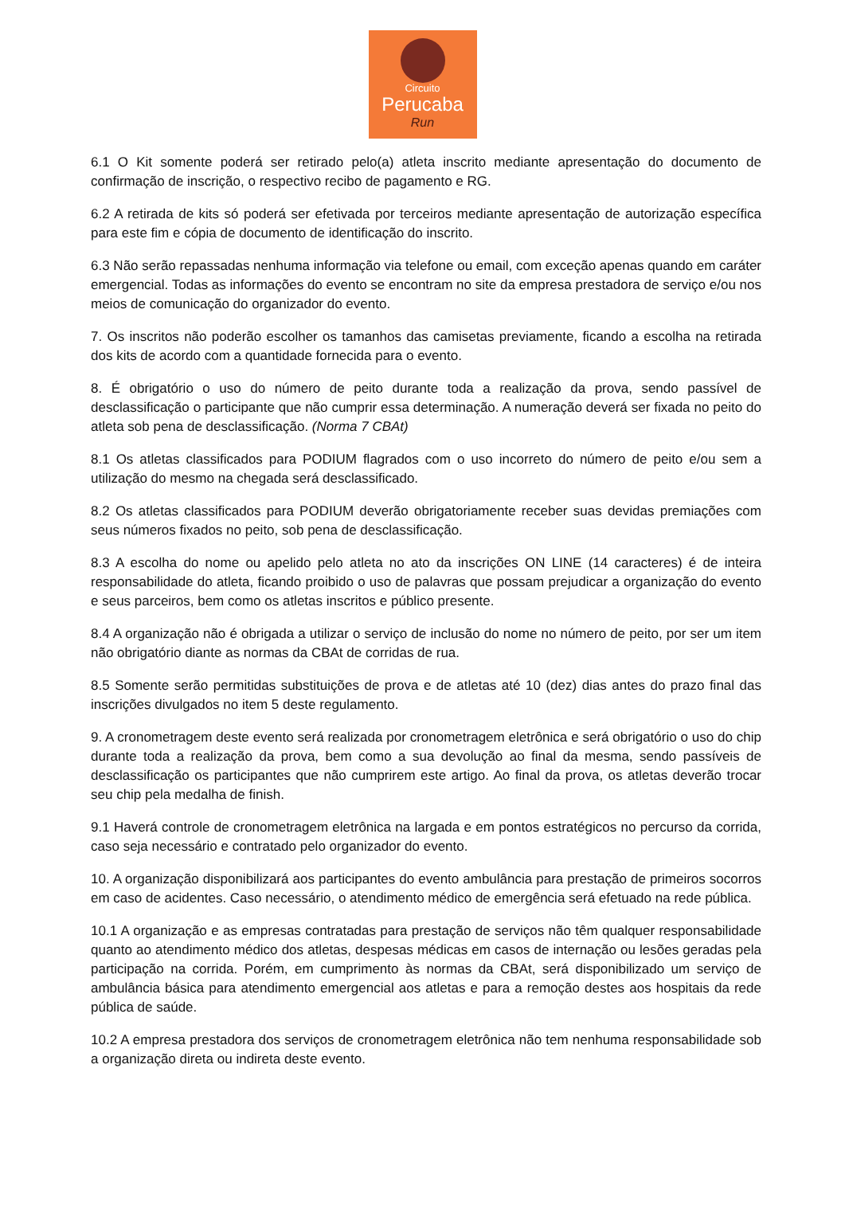Circuito
Perucaba
Run
6.1 O Kit somente poderá ser retirado pelo(a) atleta inscrito mediante apresentação do documento de confirmação de inscrição, o respectivo recibo de pagamento e RG.
6.2 A retirada de kits só poderá ser efetivada por terceiros mediante apresentação de autorização específica para este fim e cópia de documento de identificação do inscrito.
6.3 Não serão repassadas nenhuma informação via telefone ou email, com exceção apenas quando em caráter emergencial. Todas as informações do evento se encontram no site da empresa prestadora de serviço e/ou nos meios de comunicação do organizador do evento.
7. Os inscritos não poderão escolher os tamanhos das camisetas previamente, ficando a escolha na retirada dos kits de acordo com a quantidade fornecida para o evento.
8. É obrigatório o uso do número de peito durante toda a realização da prova, sendo passível de desclassificação o participante que não cumprir essa determinação. A numeração deverá ser fixada no peito do atleta sob pena de desclassificação. (Norma 7 CBAt)
8.1 Os atletas classificados para PODIUM flagrados com o uso incorreto do número de peito e/ou sem a utilização do mesmo na chegada será desclassificado.
8.2 Os atletas classificados para PODIUM deverão obrigatoriamente receber suas devidas premiações com seus números fixados no peito, sob pena de desclassificação.
8.3 A escolha do nome ou apelido pelo atleta no ato da inscrições ON LINE (14 caracteres) é de inteira responsabilidade do atleta, ficando proibido o uso de palavras que possam prejudicar a organização do evento e seus parceiros, bem como os atletas inscritos e público presente.
8.4 A organização não é obrigada a utilizar o serviço de inclusão do nome no número de peito, por ser um item não obrigatório diante as normas da CBAt de corridas de rua.
8.5 Somente serão permitidas substituições de prova e de atletas até 10 (dez) dias antes do prazo final das inscrições divulgados no item 5 deste regulamento.
9. A cronometragem deste evento será realizada por cronometragem eletrônica e será obrigatório o uso do chip durante toda a realização da prova, bem como a sua devolução ao final da mesma, sendo passíveis de desclassificação os participantes que não cumprirem este artigo. Ao final da prova, os atletas deverão trocar seu chip pela medalha de finish.
9.1 Haverá controle de cronometragem eletrônica na largada e em pontos estratégicos no percurso da corrida, caso seja necessário e contratado pelo organizador do evento.
10. A organização disponibilizará aos participantes do evento ambulância para prestação de primeiros socorros em caso de acidentes. Caso necessário, o atendimento médico de emergência será efetuado na rede pública.
10.1 A organização e as empresas contratadas para prestação de serviços não têm qualquer responsabilidade quanto ao atendimento médico dos atletas, despesas médicas em casos de internação ou lesões geradas pela participação na corrida. Porém, em cumprimento às normas da CBAt, será disponibilizado um serviço de ambulância básica para atendimento emergencial aos atletas e para a remoção destes aos hospitais da rede pública de saúde.
10.2 A empresa prestadora dos serviços de cronometragem eletrônica não tem nenhuma responsabilidade sob a organização direta ou indireta deste evento.